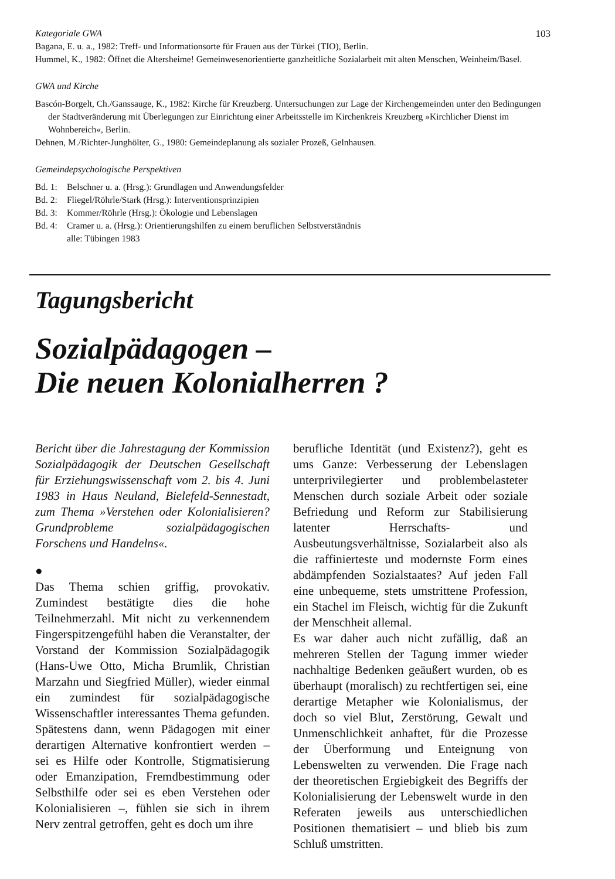Kategoriale GWA 103
Bagana, E. u. a., 1982: Treff- und Informationsorte für Frauen aus der Türkei (TIO), Berlin.
Hummel, K., 1982: Öffnet die Altersheime! Gemeinwesenorientierte ganzheitliche Sozialarbeit mit alten Menschen, Weinheim/Basel.
GWA und Kirche
Bascón-Borgelt, Ch./Ganssauge, K., 1982: Kirche für Kreuzberg. Untersuchungen zur Lage der Kirchengemeinden unter den Bedingungen der Stadtveränderung mit Überlegungen zur Einrichtung einer Arbeitsstelle im Kirchenkreis Kreuzberg »Kirchlicher Dienst im Wohnbereich«, Berlin.
Dehnen, M./Richter-Junghölter, G., 1980: Gemeindeplanung als sozialer Prozeß, Gelnhausen.
Gemeindepsychologische Perspektiven
Bd. 1: Belschner u. a. (Hrsg.): Grundlagen und Anwendungsfelder
Bd. 2: Fliegel/Röhrle/Stark (Hrsg.): Interventionsprinzipien
Bd. 3: Kommer/Röhrle (Hrsg.): Ökologie und Lebenslagen
Bd. 4: Cramer u. a. (Hrsg.): Orientierungshilfen zu einem beruflichen Selbstverständnis
alle: Tübingen 1983
Tagungsbericht
Sozialpädagogen –
Die neuen Kolonialherren ?
Bericht über die Jahrestagung der Kommission Sozialpädagogik der Deutschen Gesellschaft für Erziehungswissenschaft vom 2. bis 4. Juni 1983 in Haus Neuland, Bielefeld-Sennestadt, zum Thema »Verstehen oder Kolonialisieren? Grundprobleme sozialpädagogischen Forschens und Handelns«.
●
Das Thema schien griffig, provokativ. Zumindest bestätigte dies die hohe Teilnehmerzahl. Mit nicht zu verkennendem Fingerspitzengefühl haben die Veranstalter, der Vorstand der Kommission Sozialpädagogik (Hans-Uwe Otto, Micha Brumlik, Christian Marzahn und Siegfried Müller), wieder einmal ein zumindest für sozialpädagogische Wissenschaftler interessantes Thema gefunden. Spätestens dann, wenn Pädagogen mit einer derartigen Alternative konfrontiert werden – sei es Hilfe oder Kontrolle, Stigmatisierung oder Emanzipation, Fremdbestimmung oder Selbsthilfe oder sei es eben Verstehen oder Kolonialisieren –, fühlen sie sich in ihrem Nerv zentral getroffen, geht es doch um ihre
berufliche Identität (und Existenz?), geht es ums Ganze: Verbesserung der Lebenslagen unterprivilegierter und problembelasteter Menschen durch soziale Arbeit oder soziale Befriedung und Reform zur Stabilisierung latenter Herrschafts- und Ausbeutungsverhältnisse, Sozialarbeit also als die raffinierteste und modernste Form eines abdämpfenden Sozialstaates? Auf jeden Fall eine unbequeme, stets umstrittene Profession, ein Stachel im Fleisch, wichtig für die Zukunft der Menschheit allemal.
Es war daher auch nicht zufällig, daß an mehreren Stellen der Tagung immer wieder nachhaltige Bedenken geäußert wurden, ob es überhaupt (moralisch) zu rechtfertigen sei, eine derartige Metapher wie Kolonialismus, der doch so viel Blut, Zerstörung, Gewalt und Unmenschlichkeit anhaftet, für die Prozesse der Überformung und Enteignung von Lebenswelten zu verwenden. Die Frage nach der theoretischen Ergiebigkeit des Begriffs der Kolonialisierung der Lebenswelt wurde in den Referaten jeweils aus unterschiedlichen Positionen thematisiert – und blieb bis zum Schluß umstritten.